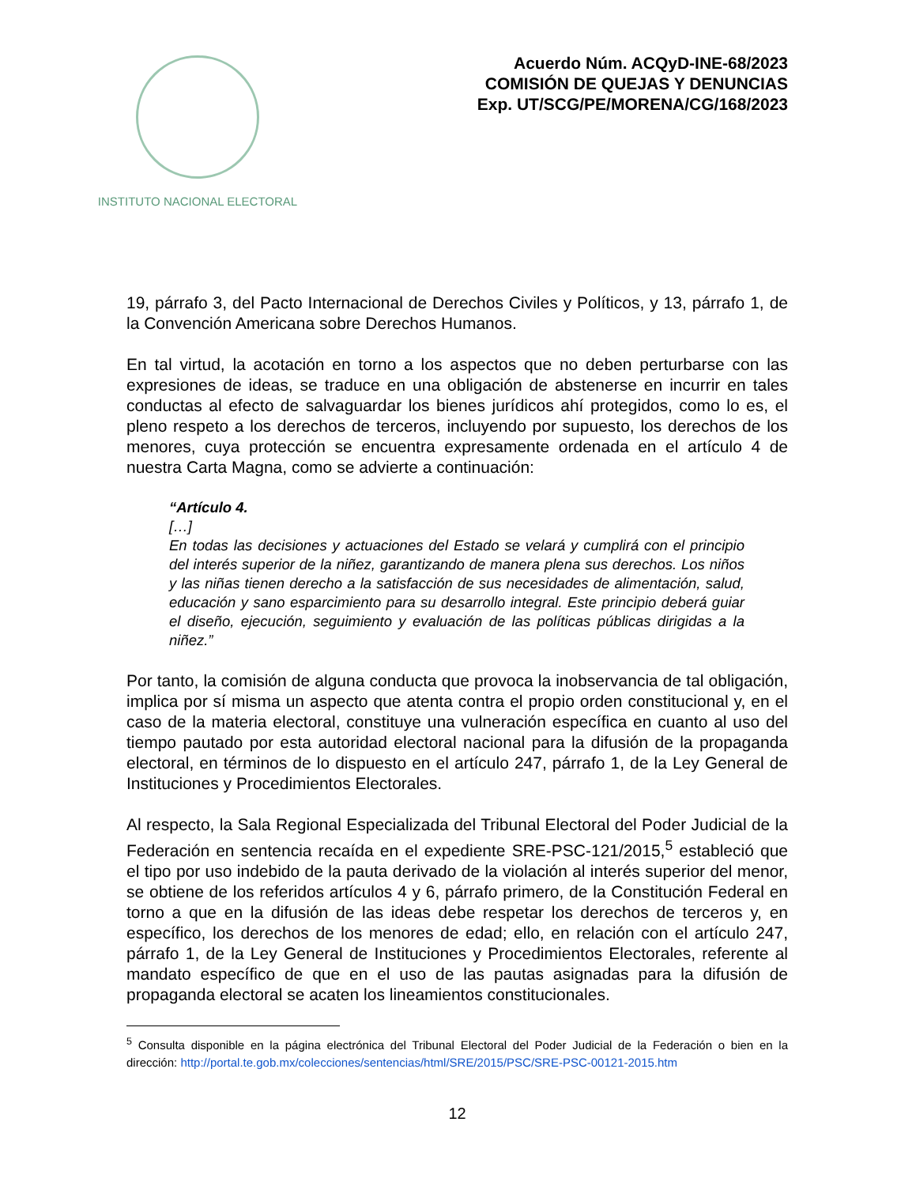INSTITUTO NACIONAL ELECTORAL
Acuerdo Núm. ACQyD-INE-68/2023
COMISIÓN DE QUEJAS Y DENUNCIAS
Exp. UT/SCG/PE/MORENA/CG/168/2023
19, párrafo 3, del Pacto Internacional de Derechos Civiles y Políticos, y 13, párrafo 1, de la Convención Americana sobre Derechos Humanos.
En tal virtud, la acotación en torno a los aspectos que no deben perturbarse con las expresiones de ideas, se traduce en una obligación de abstenerse en incurrir en tales conductas al efecto de salvaguardar los bienes jurídicos ahí protegidos, como lo es, el pleno respeto a los derechos de terceros, incluyendo por supuesto, los derechos de los menores, cuya protección se encuentra expresamente ordenada en el artículo 4 de nuestra Carta Magna, como se advierte a continuación:
“Artículo 4.
[…]
En todas las decisiones y actuaciones del Estado se velará y cumplirá con el principio del interés superior de la niñez, garantizando de manera plena sus derechos. Los niños y las niñas tienen derecho a la satisfacción de sus necesidades de alimentación, salud, educación y sano esparcimiento para su desarrollo integral. Este principio deberá guiar el diseño, ejecución, seguimiento y evaluación de las políticas públicas dirigidas a la niñez.”
Por tanto, la comisión de alguna conducta que provoca la inobservancia de tal obligación, implica por sí misma un aspecto que atenta contra el propio orden constitucional y, en el caso de la materia electoral, constituye una vulneración específica en cuanto al uso del tiempo pautado por esta autoridad electoral nacional para la difusión de la propaganda electoral, en términos de lo dispuesto en el artículo 247, párrafo 1, de la Ley General de Instituciones y Procedimientos Electorales.
Al respecto, la Sala Regional Especializada del Tribunal Electoral del Poder Judicial de la Federación en sentencia recaída en el expediente SRE-PSC-121/2015,<sup>5</sup> estableció que el tipo por uso indebido de la pauta derivado de la violación al interés superior del menor, se obtiene de los referidos artículos 4 y 6, párrafo primero, de la Constitución Federal en torno a que en la difusión de las ideas debe respetar los derechos de terceros y, en específico, los derechos de los menores de edad; ello, en relación con el artículo 247, párrafo 1, de la Ley General de Instituciones y Procedimientos Electorales, referente al mandato específico de que en el uso de las pautas asignadas para la difusión de propaganda electoral se acaten los lineamientos constitucionales.
<sup>5</sup> Consulta disponible en la página electrónica del Tribunal Electoral del Poder Judicial de la Federación o bien en la dirección: http://portal.te.gob.mx/colecciones/sentencias/html/SRE/2015/PSC/SRE-PSC-00121-2015.htm
12